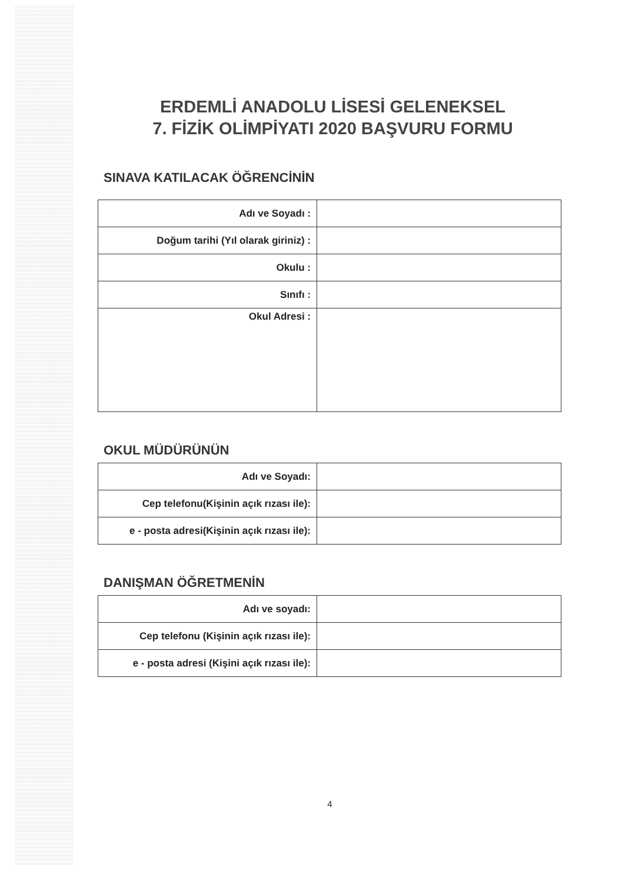ERDEMLİ ANADOLU LİSESİ GELENEKSEL
7. FİZİK OLİMPİYATI 2020 BAŞVURU FORMU
SINAVA KATILACAK ÖĞRENCİNİN
| Adı ve Soyadı : | |
| Doğum tarihi (Yıl olarak giriniz) : | |
| Okulu : | |
| Sınıfı : | |
| Okul Adresi : | |
OKUL MÜDÜRÜNÜN
| Adı ve Soyadı: | |
| Cep telefonu(Kişinin açık rızası ile): | |
| e - posta adresi(Kişinin açık rızası ile): | |
DANIŞMAN ÖĞRETMENİN
| Adı ve soyadı: | |
| Cep telefonu (Kişinin açık rızası ile): | |
| e - posta adresi (Kişini açık rızası ile): | |
4